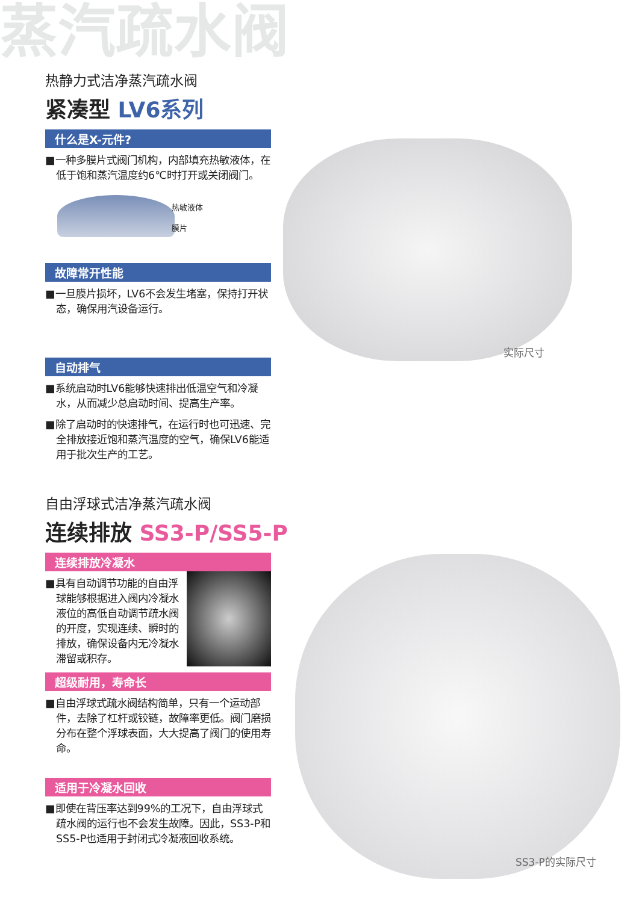实际尺寸
SS3-P的实际尺寸
蒸汽疏水阀
热静力式洁净蒸汽疏水阀
紧凑型 LV6系列
什么是X-元件?
■一种多膜片式阀门机构，内部填充热敏液体，在低于饱和蒸汽温度约6℃时打开或关闭阀门。
热敏液体
膜片
故障常开性能
■一旦膜片损坏，LV6不会发生堵塞，保持打开状态，确保用汽设备运行。
自动排气
■系统启动时LV6能够快速排出低温空气和冷凝水，从而减少总启动时间、提高生产率。
■除了启动时的快速排气，在运行时也可迅速、完全排放接近饱和蒸汽温度的空气，确保LV6能适用于批次生产的工艺。
自由浮球式洁净蒸汽疏水阀
连续排放 SS3-P/SS5-P
连续排放冷凝水
■具有自动调节功能的自由浮球能够根据进入阀内冷凝水液位的高低自动调节疏水阀的开度，实现连续、瞬时的排放，确保设备内无冷凝水滞留或积存。
超级耐用，寿命长
■自由浮球式疏水阀结构简单，只有一个运动部件，去除了杠杆或铰链，故障率更低。阀门磨损分布在整个浮球表面，大大提高了阀门的使用寿命。
适用于冷凝水回收
■即使在背压率达到99%的工况下，自由浮球式疏水阀的运行也不会发生故障。因此，SS3-P和SS5-P也适用于封闭式冷凝液回收系统。